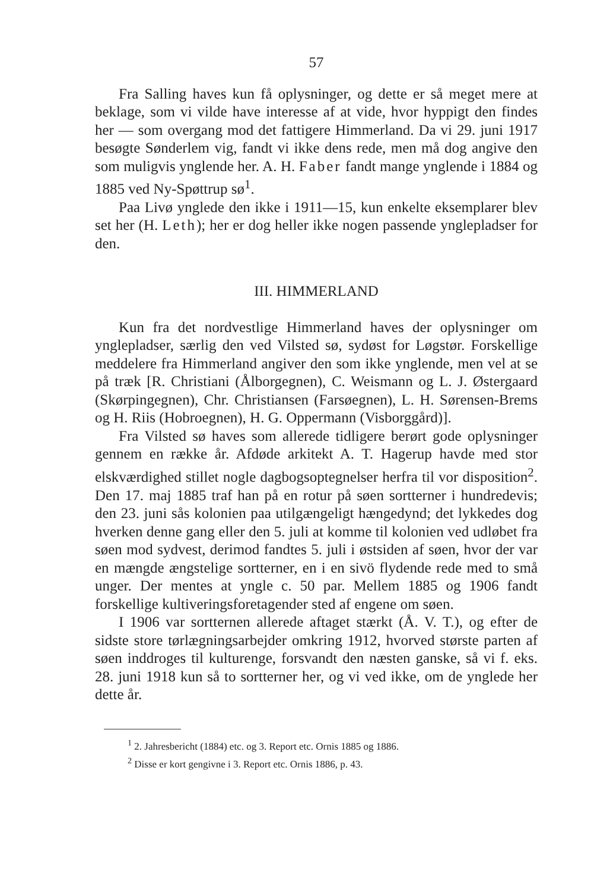57
Fra Salling haves kun få oplysninger, og dette er så meget mere at beklage, som vi vilde have interesse af at vide, hvor hyppigt den findes her — som overgang mod det fattigere Himmerland. Da vi 29. juni 1917 besøgte Sønderlem vig, fandt vi ikke dens rede, men må dog angive den som muligvis ynglende her. A. H. Faber fandt mange ynglende i 1884 og 1885 ved Ny-Spøttrup sø<sup>1</sup>.
Paa Livø ynglede den ikke i 1911—15, kun enkelte eksemplarer blev set her (H. Leth); her er dog heller ikke nogen passende ynglepladser for den.
III. HIMMERLAND
Kun fra det nordvestlige Himmerland haves der oplysninger om ynglepladser, særlig den ved Vilsted sø, sydøst for Løgstør. Forskellige meddelere fra Himmerland angiver den som ikke ynglende, men vel at se på træk [R. Christiani (Ålborgegnen), C. Weismann og L. J. Østergaard (Skørpingegnen), Chr. Christiansen (Farsøegnen), L. H. Sørensen-Brems og H. Riis (Hobroegnen), H. G. Oppermann (Visborggård)].
Fra Vilsted sø haves som allerede tidligere berørt gode oplysninger gennem en række år. Afdøde arkitekt A. T. Hagerup havde med stor elskværdighed stillet nogle dagbogsoptegnelser herfra til vor disposition<sup>2</sup>. Den 17. maj 1885 traf han på en rotur på søen sortterner i hundredevis; den 23. juni sås kolonien paa utilgængeligt hængedynd; det lykkedes dog hverken denne gang eller den 5. juli at komme til kolonien ved udløbet fra søen mod sydvest, derimod fandtes 5. juli i østsiden af søen, hvor der var en mængde ængstelige sortterner, en i en sivö flydende rede med to små unger. Der mentes at yngle c. 50 par. Mellem 1885 og 1906 fandt forskellige kultiveringsforetagender sted af engene om søen.
I 1906 var sortternen allerede aftaget stærkt (Å. V. T.), og efter de sidste store tørlægningsarbejder omkring 1912, hvorved største parten af søen inddroges til kulturenge, forsvandt den næsten ganske, så vi f. eks. 28. juni 1918 kun så to sortterner her, og vi ved ikke, om de ynglede her dette år.
<sup>1</sup> 2. Jahresbericht (1884) etc. og 3. Report etc. Ornis 1885 og 1886.
<sup>2</sup> Disse er kort gengivne i 3. Report etc. Ornis 1886, p. 43.